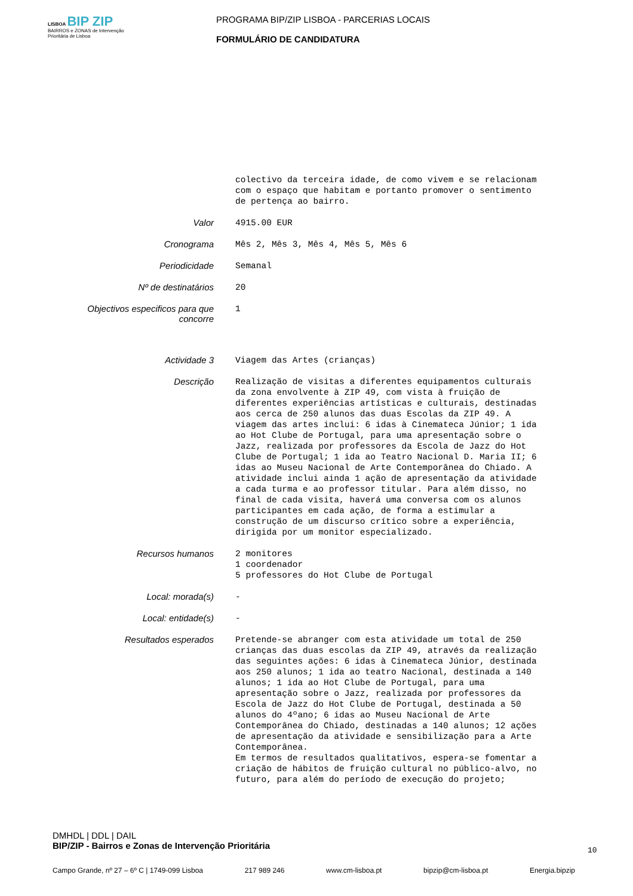LISBOA BIP ZIP
BAIRROS e ZONAS de Intervenção Prioritária de Lisboa
PROGRAMA BIP/ZIP LISBOA - PARCERIAS LOCAIS
FORMULÁRIO DE CANDIDATURA
colectivo da terceira idade, de como vivem e se relacionam com o espaço que habitam e portanto promover o sentimento de pertença ao bairro.
Valor
4915.00 EUR
Cronograma
Mês 2, Mês 3, Mês 4, Mês 5, Mês 6
Periodicidade
Semanal
Nº de destinatários
20
Objectivos especificos para que concorre
1
Actividade 3
Viagem das Artes (crianças)
Descrição
Realização de visitas a diferentes equipamentos culturais da zona envolvente à ZIP 49, com vista à fruição de diferentes experiências artísticas e culturais, destinadas aos cerca de 250 alunos das duas Escolas da ZIP 49. A viagem das artes inclui: 6 idas à Cinemateca Júnior; 1 ida ao Hot Clube de Portugal, para uma apresentação sobre o Jazz, realizada por professores da Escola de Jazz do Hot Clube de Portugal; 1 ida ao Teatro Nacional D. Maria II; 6 idas ao Museu Nacional de Arte Contemporânea do Chiado. A atividade inclui ainda 1 ação de apresentação da atividade a cada turma e ao professor titular. Para além disso, no final de cada visita, haverá uma conversa com os alunos participantes em cada ação, de forma a estimular a construção de um discurso crítico sobre a experiência, dirigida por um monitor especializado.
Recursos humanos
2 monitores 1 coordenador 5 professores do Hot Clube de Portugal
Local: morada(s)
-
Local: entidade(s)
-
Resultados esperados
Pretende-se abranger com esta atividade um total de 250 crianças das duas escolas da ZIP 49, através da realização das seguintes ações: 6 idas à Cinemateca Júnior, destinada aos 250 alunos; 1 ida ao teatro Nacional, destinada a 140 alunos; 1 ida ao Hot Clube de Portugal, para uma apresentação sobre o Jazz, realizada por professores da Escola de Jazz do Hot Clube de Portugal, destinada a 50 alunos do 4ºano; 6 idas ao Museu Nacional de Arte Contemporânea do Chiado, destinadas a 140 alunos; 12 ações de apresentação da atividade e sensibilização para a Arte Contemporânea. Em termos de resultados qualitativos, espera-se fomentar a criação de hábitos de fruição cultural no público-alvo, no futuro, para além do período de execução do projeto;
DMHDL | DDL | DAIL
BIP/ZIP - Bairros e Zonas de Intervenção Prioritária
10
Campo Grande, nº 27 – 6º C | 1749-099 Lisboa 217 989 246 www.cm-lisboa.pt bipzip@cm-lisboa.pt Energia.bipzip